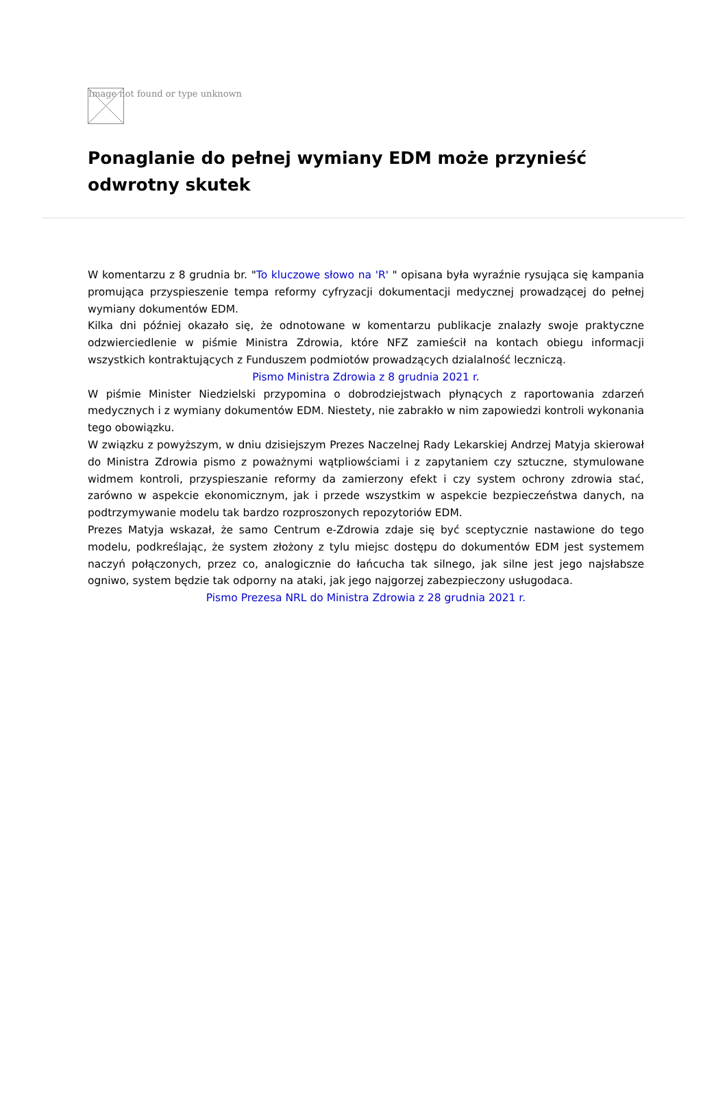Image not found or type unknown
Ponaglanie do pełnej wymiany EDM może przynieść odwrotny skutek
W komentarzu z 8 grudnia br. "To kluczowe słowo na 'R' " opisana była wyraźnie rysująca się kampania promująca przyspieszenie tempa reformy cyfryzacji dokumentacji medycznej prowadzącej do pełnej wymiany dokumentów EDM.
Kilka dni później okazało się, że odnotowane w komentarzu publikacje znalazły swoje praktyczne odzwierciedlenie w piśmie Ministra Zdrowia, które NFZ zamieścił na kontach obiegu informacji wszystkich kontraktujących z Funduszem podmiotów prowadzących dzialalność leczniczą.
Pismo Ministra Zdrowia z 8 grudnia 2021 r.
W piśmie Minister Niedzielski przypomina o dobrodziejstwach płynących z raportowania zdarzeń medycznych i z wymiany dokumentów EDM. Niestety, nie zabrakło w nim zapowiedzi kontroli wykonania tego obowiązku.
W związku z powyższym, w dniu dzisiejszym Prezes Naczelnej Rady Lekarskiej Andrzej Matyja skierował do Ministra Zdrowia pismo z poważnymi wątpliowściami i z zapytaniem czy sztuczne, stymulowane widmem kontroli, przyspieszanie reformy da zamierzony efekt i czy system ochrony zdrowia stać, zarówno w aspekcie ekonomicznym, jak i przede wszystkim w aspekcie bezpieczeństwa danych, na podtrzymywanie modelu tak bardzo rozproszonych repozytoriów EDM.
Prezes Matyja wskazał, że samo Centrum e-Zdrowia zdaje się być sceptycznie nastawione do tego modelu, podkreślając, że system złożony z tylu miejsc dostępu do dokumentów EDM jest systemem naczyń połączonych, przez co, analogicznie do łańcucha tak silnego, jak silne jest jego najsłabsze ogniwo, system będzie tak odporny na ataki, jak jego najgorzej zabezpieczony usługodaca.
Pismo Prezesa NRL do Ministra Zdrowia z 28 grudnia 2021 r.